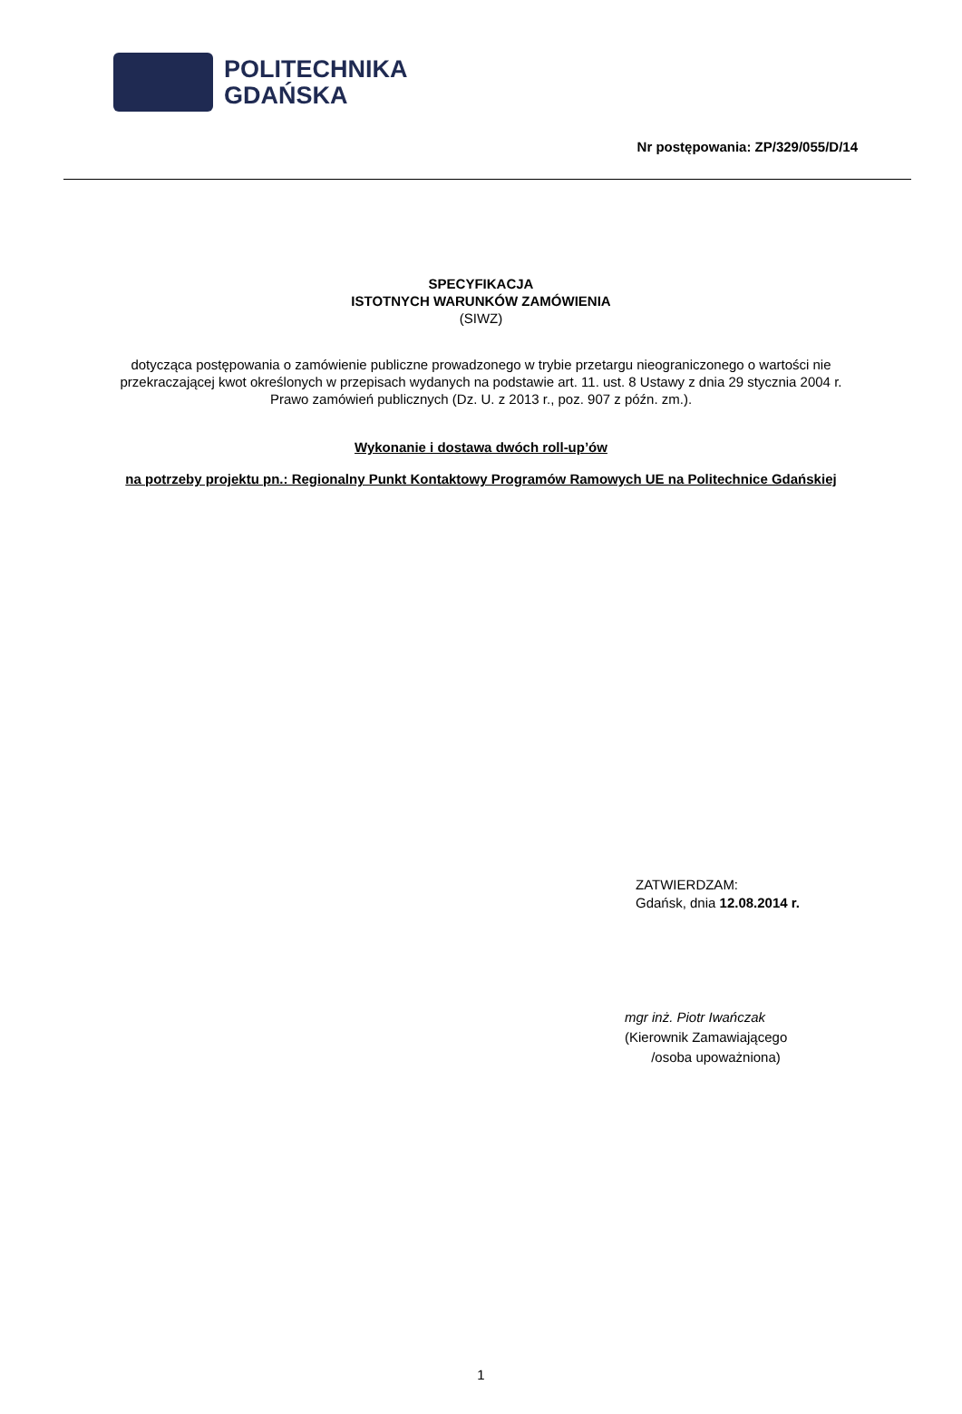POLITECHNIKA
GDAŃSKA
Nr postępowania: ZP/329/055/D/14
SPECYFIKACJA
ISTOTNYCH WARUNKÓW ZAMÓWIENIA
(SIWZ)
dotycząca postępowania o zamówienie publiczne prowadzonego w trybie przetargu nieograniczonego o wartości nie przekraczającej kwot określonych w przepisach wydanych na podstawie art. 11. ust. 8 Ustawy z dnia 29 stycznia 2004 r. Prawo zamówień publicznych (Dz. U. z 2013 r., poz. 907 z późn. zm.).
Wykonanie i dostawa dwóch roll-up’ów
na potrzeby projektu pn.: Regionalny Punkt Kontaktowy Programów Ramowych UE na Politechnice Gdańskiej
ZATWIERDZAM:
Gdańsk, dnia 12.08.2014 r.
mgr inż. Piotr Iwańczak
(Kierownik Zamawiającego
/osoba upoważniona)
1